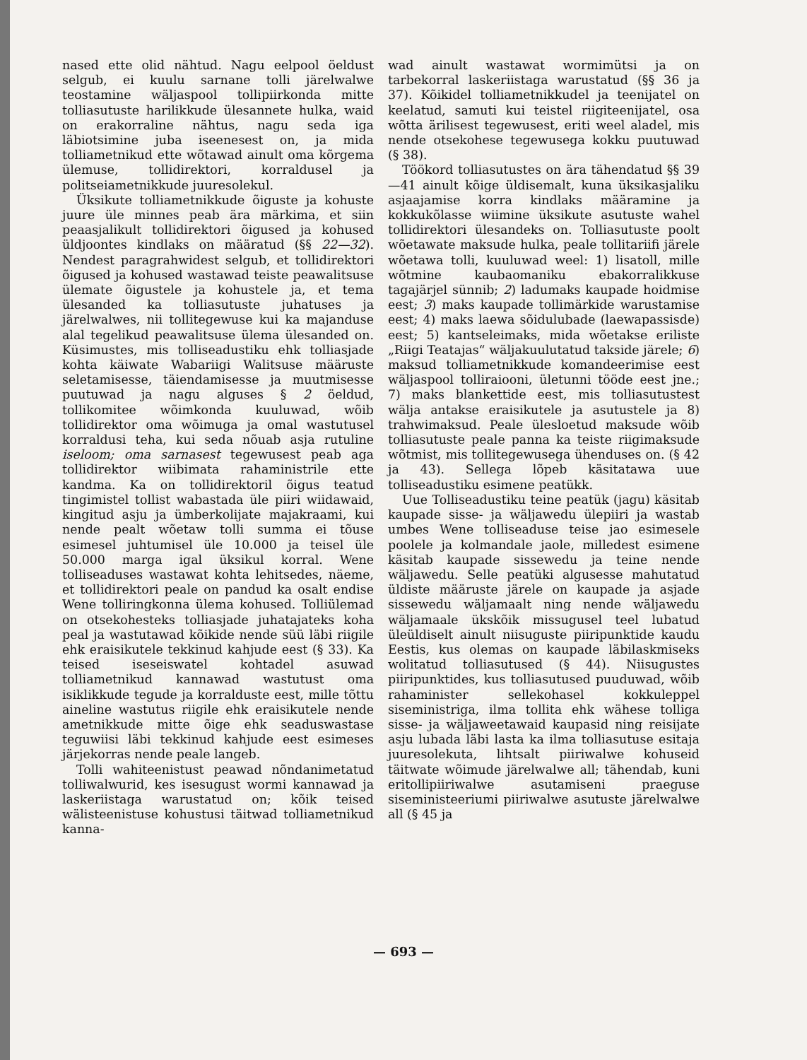nased ette olid nähtud. Nagu eelpool öeldust selgub, ei kuulu sarnane tolli järelwalwe teostamine wäljaspool tollipiirkonda mitte tolliasutuste harilikkude ülesannete hulka, waid on erakorraline nähtus, nagu seda iga läbiotsimine juba iseenesest on, ja mida tolliametnikud ette wõtawad ainult oma kõrgema ülemuse, tollidirektori, korraldusel ja politseiametnikkude juuresolekul.
Üksikute tolliametnikkude õiguste ja kohuste juure üle minnes peab ära märkima, et siin peaasjalikult tollidirektori õigused ja kohused üldjoontes kindlaks on määratud (§§ 22—32). Nendest paragrahwidest selgub, et tollidirektori õigused ja kohused wastawad teiste peawalitsuse ülemate õigustele ja kohustele ja, et tema ülesanded ka tolliasutuste juhatuses ja järelwalwes, nii tollitegewuse kui ka majanduse alal tegelikud peawalitsuse ülema ülesanded on. Küsimustes, mis tolliseadustiku ehk tolliasjade kohta käiwate Wabariigi Walitsuse määruste seletamisesse, täiendamisesse ja muutmisesse puutuwad ja nagu alguses § 2 öeldud, tollikomitee wõimkonda kuuluwad, wõib tollidirektor oma wõimuga ja omal wastutusel korraldusi teha, kui seda nõuab asja rutuline iseloom; oma sarnasest tegewusest peab aga tollidirektor wiibimata rahaministrile ette kandma. Ka on tollidirektoril õigus teatud tingimistel tollist wabastada üle piiri wiidawaid, kingitud asju ja ümberkolijate majakraami, kui nende pealt wõetaw tolli summa ei tõuse esimesel juhtumisel üle 10.000 ja teisel üle 50.000 marga igal üksikul korral. Wene tolliseaduses wastawat kohta lehitsedes, näeme, et tollidirektori peale on pandud ka osalt endise Wene tolliringkonna ülema kohused. Tolliülemad on otsekohesteks tolliasjade juhatajateks koha peal ja wastutawad kõikide nende süü läbi riigile ehk eraisikutele tekkinud kahjude eest (§ 33). Ka teised iseseiswatel kohtadel asuwad tolliametnikud kannawad wastutust oma isiklikkude tegude ja korralduste eest, mille tõttu aineline wastutus riigile ehk eraisikutele nende ametnikkude mitte õige ehk seaduswastase teguwiisi läbi tekkinud kahjude eest esimeses järjekorras nende peale langeb.
Tolli wahiteenistust peawad nõndanimetatud tolliwalwurid, kes isesugust wormi kannawad ja laskeriistaga warustatud on; kõik teised wälisteenistuse kohustusi täitwad tolliametnikud kanna-
wad ainult wastawat wormimütsi ja on tarbekorral laskeriistaga warustatud (§§ 36 ja 37). Kõikidel tolliametnikkudel ja teenijatel on keelatud, samuti kui teistel riigiteenijatel, osa wõtta ärilisest tegewusest, eriti weel aladel, mis nende otsekohese tegewusega kokku puutuwad (§ 38).
Töökord tolliasutustes on ära tähendatud §§ 39—41 ainult kõige üldisemalt, kuna üksikasjaliku asjaajamise korra kindlaks määramine ja kokkukõlasse wiimine üksikute asutuste wahel tollidirektori ülesandeks on. Tolliasutuste poolt wõetawate maksude hulka, peale tollitariifi järele wõetawa tolli, kuuluwad weel: 1) lisatoll, mille wõtmine kaubaomaniku ebakorralikkuse tagajärjel sünnib; 2) ladumaks kaupade hoidmise eest; 3) maks kaupade tollimärkide warustamise eest; 4) maks laewa sõidulubade (laewapassisde) eest; 5) kantseleimaks, mida wõetakse eriliste „Riigi Teatajas“ wäljakuulutatud takside järele; 6) maksud tolliametnikkude komandeerimise eest wäljaspool tolliraiooni, ületunni tööde eest jne.; 7) maks blankettide eest, mis tolliasutustest wälja antakse eraisikutele ja asutustele ja 8) trahwimaksud. Peale ülesloetud maksude wõib tolliasutuste peale panna ka teiste riigimaksude wõtmist, mis tollitegewusega ühenduses on. (§ 42 ja 43). Sellega lõpeb käsitatawa uue tolliseadustiku esimene peatükk.
Uue Tolliseadustiku teine peatük (jagu) käsitab kaupade sisse- ja wäljawedu ülepiiri ja wastab umbes Wene tolliseaduse teise jao esimesele poolele ja kolmandale jaole, milledest esimene käsitab kaupade sissewedu ja teine nende wäljawedu. Selle peatüki algusesse mahutatud üldiste määruste järele on kaupade ja asjade sissewedu wäljamaalt ning nende wäljawedu wäljamaale ükskõik missugusel teel lubatud üleüldiselt ainult niisuguste piiripunktide kaudu Eestis, kus olemas on kaupade läbilaskmiseks wolitatud tolliasutused (§ 44). Niisugustes piiripunktides, kus tolliasutused puuduwad, wõib rahaminister sellekohasel kokkuleppel siseministriga, ilma tollita ehk wähese tolliga sisse- ja wäljaweetawaid kaupasid ning reisijate asju lubada läbi lasta ka ilma tolliasutuse esitaja juuresolekuta, lihtsalt piiriwalwe kohuseid täitwate wõimude järelwalwe all; tähendab, kuni eritollipiiriwalwe asutamiseni praeguse siseministeeriumi piiriwalwe asutuste järelwalwe all (§ 45 ja
— 693 —